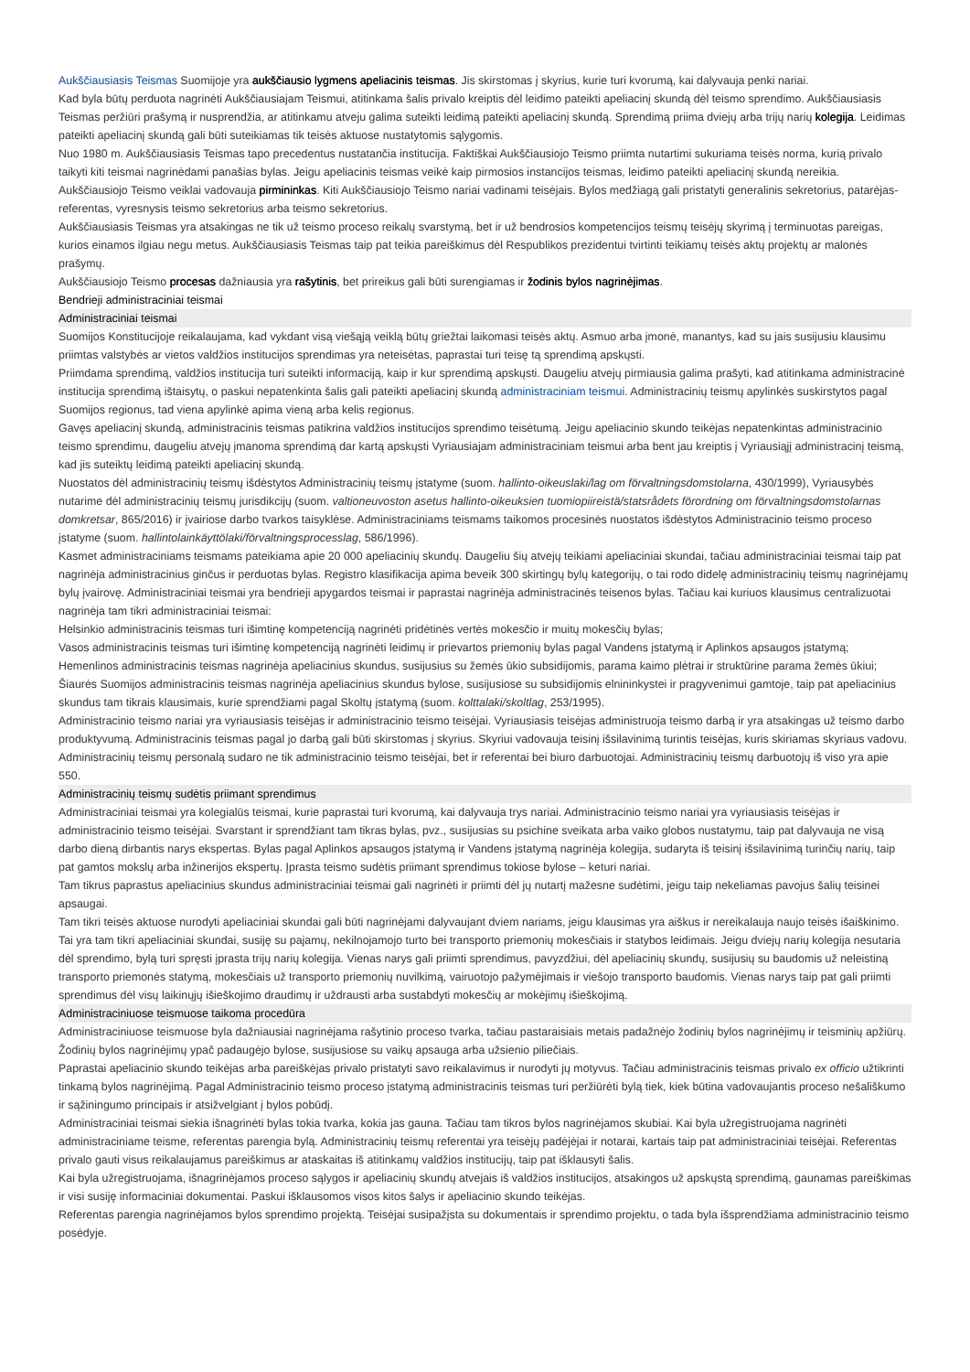Aukščiausiasis Teismas Suomijoje yra aukščiausio lygmens apeliacinis teismas. Jis skirstomas į skyrius, kurie turi kvorumą, kai dalyvauja penki nariai.
Kad byla būtų perduota nagrinėti Aukščiausiajam Teismui, atitinkama šalis privalo kreiptis dėl leidimo pateikti apeliacinį skundą dėl teismo sprendimo. Aukščiausiasis Teismas peržiūri prašymą ir nusprendžia, ar atitinkamu atveju galima suteikti leidimą pateikti apeliacinį skundą. Sprendimą priima dviejų arba trijų narių kolegija. Leidimas pateikti apeliacinį skundą gali būti suteikiamas tik teisės aktuose nustatytomis sąlygomis.
Nuo 1980 m. Aukščiausiasis Teismas tapo precedentus nustatančia institucija. Faktiškai Aukščiausiojo Teismo priimta nutartimi sukuriama teisės norma, kurią privalo taikyti kiti teismai nagrinėdami panašias bylas. Jeigu apeliacinis teismas veikė kaip pirmosios instancijos teismas, leidimo pateikti apeliacinį skundą nereikia.
Aukščiausiojo Teismo veiklai vadovauja pirmininkas. Kiti Aukščiausiojo Teismo nariai vadinami teisėjais. Bylos medžiagą gali pristatyti generalinis sekretorius, patarėjas-referentas, vyresnysis teismo sekretorius arba teismo sekretorius.
Aukščiausiasis Teismas yra atsakingas ne tik už teismo proceso reikalų svarstymą, bet ir už bendrosios kompetencijos teismų teisėjų skyrimą į terminuotas pareigas, kurios einamos ilgiau negu metus. Aukščiausiasis Teismas taip pat teikia pareiškimus dėl Respublikos prezidentui tvirtinti teikiamų teisės aktų projektų ar malonės prašymų.
Aukščiausiojo Teismo procesas dažniausia yra rašytinis, bet prireikus gali būti surengiamas ir žodinis bylos nagrinėjimas.
Bendrieji administraciniai teismai
Administraciniai teismai
Suomijos Konstitucijoje reikalaujama, kad vykdant visą viešąją veiklą būtų griežtai laikomasi teisės aktų. Asmuo arba įmonė, manantys, kad su jais susijusiu klausimu priimtas valstybės ar vietos valdžios institucijos sprendimas yra neteisėtas, paprastai turi teisę tą sprendimą apskųsti.
Priimdama sprendimą, valdžios institucija turi suteikti informaciją, kaip ir kur sprendimą apskųsti. Daugeliu atvejų pirmiausia galima prašyti, kad atitinkama administracinė institucija sprendimą ištaisytų, o paskui nepatenkinta šalis gali pateikti apeliacinį skundą administraciniam teismui. Administracinių teismų apylinkės suskirstytos pagal Suomijos regionus, tad viena apylinkė apima vieną arba kelis regionus.
Gavęs apeliacinį skundą, administracinis teismas patikrina valdžios institucijos sprendimo teisėtumą. Jeigu apeliacinio skundo teikėjas nepatenkintas administracinio teismo sprendimu, daugeliu atvejų įmanoma sprendimą dar kartą apskųsti Vyriausiajam administraciniam teismui arba bent jau kreiptis į Vyriausiąjį administracinį teismą, kad jis suteiktų leidimą pateikti apeliacinį skundą.
Nuostatos dėl administracinių teismų išdėstytos Administracinių teismų įstatyme (suom. hallinto-oikeuslaki/lag om förvaltningsdomstolarna, 430/1999), Vyriausybės nutarime dėl administracinių teismų jurisdikcijų (suom. valtioneuvoston asetus hallinto-oikeuksien tuomiopiireistä/statsrådets förordning om förvaltningsdomstolarnas domkretsar, 865/2016) ir įvairiose darbo tvarkos taisyklėse. Administraciniams teismams taikomos procesinės nuostatos išdėstytos Administracinio teismo proceso įstatyme (suom. hallintolainkäyttölaki/förvaltningsprocesslag, 586/1996).
Kasmet administraciniams teismams pateikiama apie 20 000 apeliacinių skundų. Daugeliu šių atvejų teikiami apeliaciniai skundai, tačiau administraciniai teismai taip pat nagrinėja administracinius ginčus ir perduotas bylas. Registro klasifikacija apima beveik 300 skirtingų bylų kategorijų, o tai rodo didelę administracinių teismų nagrinėjamų bylų įvairovę. Administraciniai teismai yra bendrieji apygardos teismai ir paprastai nagrinėja administracinės teisenos bylas. Tačiau kai kuriuos klausimus centralizuotai nagrinėja tam tikri administraciniai teismai:
Helsinkio administracinis teismas turi išimtinę kompetenciją nagrinėti pridėtinės vertės mokesčio ir muitų mokesčių bylas;
Vasos administracinis teismas turi išimtinę kompetenciją nagrinėti leidimų ir prievartos priemonių bylas pagal Vandens įstatymą ir Aplinkos apsaugos įstatymą;
Hemenlinos administracinis teismas nagrinėja apeliacinius skundus, susijusius su žemės ūkio subsidijomis, parama kaimo plėtrai ir struktūrine parama žemės ūkiui;
Šiaurės Suomijos administracinis teismas nagrinėja apeliacinius skundus bylose, susijusiose su subsidijomis elnininkystei ir pragyvenimui gamtoje, taip pat apeliacinius skundus tam tikrais klausimais, kurie sprendžiami pagal Skoltų įstatymą (suom. kolttalaki/skoltlag, 253/1995).
Administracinio teismo nariai yra vyriausiasis teisėjas ir administracinio teismo teisėjai. Vyriausiasis teisėjas administruoja teismo darbą ir yra atsakingas už teismo darbo produktyvumą. Administracinis teismas pagal jo darbą gali būti skirstomas į skyrius. Skyriui vadovauja teisinį išsilavinimą turintis teisėjas, kuris skiriamas skyriaus vadovu. Administracinių teismų personalą sudaro ne tik administracinio teismo teisėjai, bet ir referentai bei biuro darbuotojai. Administracinių teismų darbuotojų iš viso yra apie 550.
Administracinių teismų sudėtis priimant sprendimus
Administraciniai teismai yra kolegialūs teismai, kurie paprastai turi kvorumą, kai dalyvauja trys nariai. Administracinio teismo nariai yra vyriausiasis teisėjas ir administracinio teismo teisėjai. Svarstant ir sprendžiant tam tikras bylas, pvz., susijusias su psichine sveikata arba vaiko globos nustatymu, taip pat dalyvauja ne visą darbo dieną dirbantis narys ekspertas. Bylas pagal Aplinkos apsaugos įstatymą ir Vandens įstatymą nagrinėja kolegija, sudaryta iš teisinį išsilavinimą turinčių narių, taip pat gamtos mokslų arba inžinerijos ekspertų. Įprasta teismo sudėtis priimant sprendimus tokiose bylose – keturi nariai.
Tam tikrus paprastus apeliacinius skundus administraciniai teismai gali nagrinėti ir priimti dėl jų nutartį mažesne sudėtimi, jeigu taip nekeliamas pavojus šalių teisinei apsaugai.
Tam tikri teisės aktuose nurodyti apeliaciniai skundai gali būti nagrinėjami dalyvaujant dviem nariams, jeigu klausimas yra aiškus ir nereikalauja naujo teisės išaiškinimo. Tai yra tam tikri apeliaciniai skundai, susiję su pajamų, nekilnojamojo turto bei transporto priemonių mokesčiais ir statybos leidimais. Jeigu dviejų narių kolegija nesutaria dėl sprendimo, bylą turi spręsti įprasta trijų narių kolegija. Vienas narys gali priimti sprendimus, pavyzdžiui, dėl apeliacinių skundų, susijusių su baudomis už neleistiną transporto priemonės statymą, mokesčiais už transporto priemonių nuvilkimą, vairuotojo pažymėjimais ir viešojo transporto baudomis. Vienas narys taip pat gali priimti sprendimus dėl visų laikinųjų išieškojimo draudimų ir uždrausti arba sustabdyti mokesčių ar mokėjimų išieškojimą.
Administraciniuose teismuose taikoma procedūra
Administraciniuose teismuose byla dažniausiai nagrinėjama rašytinio proceso tvarka, tačiau pastaraisiais metais padažnėjo žodinių bylos nagrinėjimų ir teisminių apžiūrų. Žodinių bylos nagrinėjimų ypač padaugėjo bylose, susijusiose su vaikų apsauga arba užsienio piliečiais.
Paprastai apeliacinio skundo teikėjas arba pareiškėjas privalo pristatyti savo reikalavimus ir nurodyti jų motyvus. Tačiau administracinis teismas privalo ex officio užtikrinti tinkamą bylos nagrinėjimą. Pagal Administracinio teismo proceso įstatymą administracinis teismas turi peržiūrėti bylą tiek, kiek būtina vadovaujantis proceso nešališkumo ir sąžiningumo principais ir atsižvelgiant į bylos pobūdį.
Administraciniai teismai siekia išnagrinėti bylas tokia tvarka, kokia jas gauna. Tačiau tam tikros bylos nagrinėjamos skubiai. Kai byla užregistruojama nagrinėti administraciniame teisme, referentas parengia bylą. Administracinių teismų referentai yra teisėjų padėjėjai ir notarai, kartais taip pat administraciniai teisėjai. Referentas privalo gauti visus reikalaujamus pareiškimus ar ataskaitas iš atitinkamų valdžios institucijų, taip pat išklausyti šalis.
Kai byla užregistruojama, išnagrinėjamos proceso sąlygos ir apeliacinių skundų atvejais iš valdžios institucijos, atsakingos už apskųstą sprendimą, gaunamas pareiškimas ir visi susiję informaciniai dokumentai. Paskui išklausomos visos kitos šalys ir apeliacinio skundo teikėjas.
Referentas parengia nagrinėjamos bylos sprendimo projektą. Teisėjai susipažįsta su dokumentais ir sprendimo projektu, o tada byla išsprendžiama administracinio teismo posėdyje.